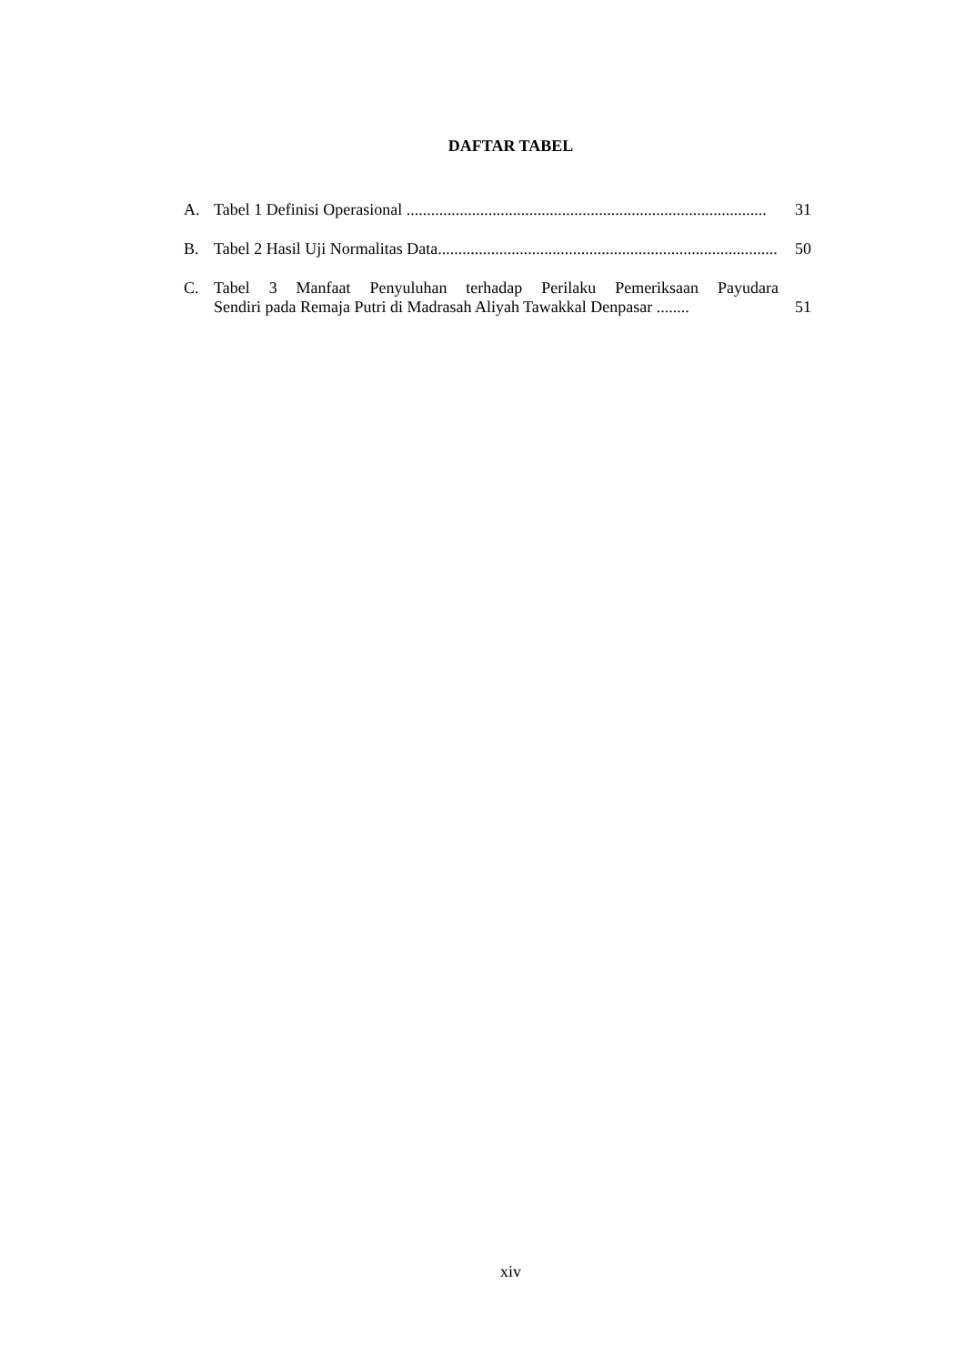DAFTAR TABEL
A. Tabel 1 Definisi Operasional ........................................................................................ 31
B. Tabel 2 Hasil Uji Normalitas Data........................................................................................ 50
C. Tabel 3 Manfaat Penyuluhan terhadap Perilaku Pemeriksaan Payudara
Sendiri pada Remaja Putri di Madrasah Aliyah Tawakkal Denpasar ........ 51
xiv